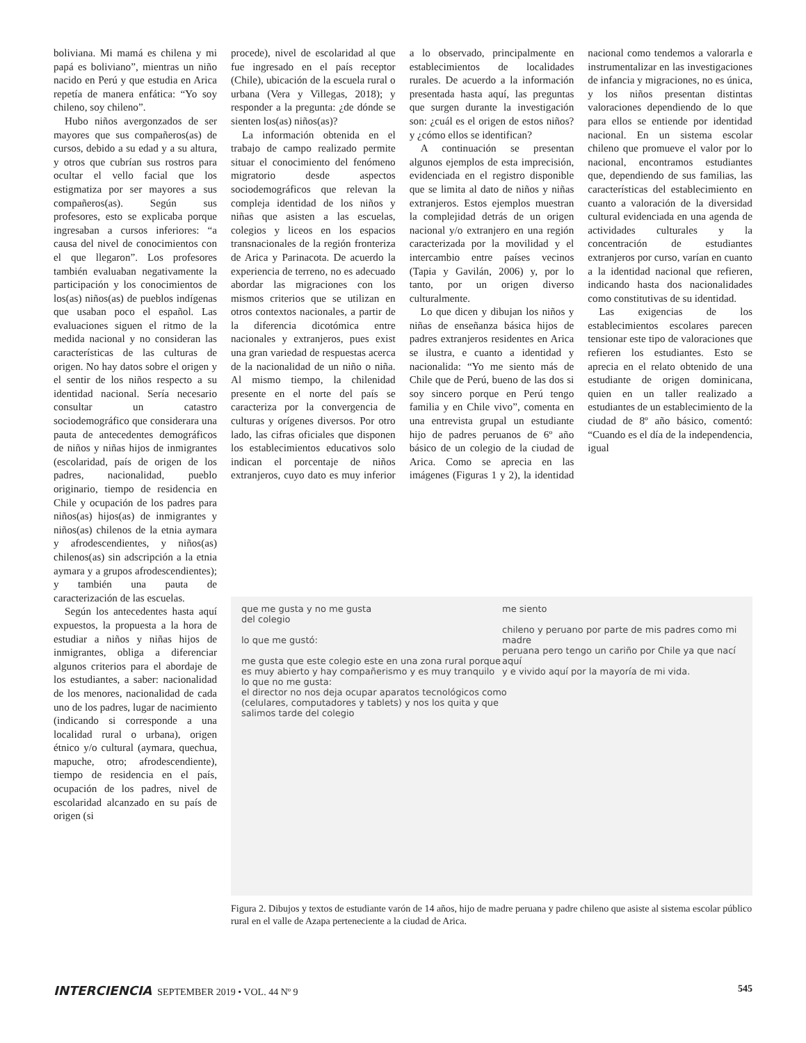boliviana. Mi mamá es chilena y mi papá es boliviano”, mientras un niño nacido en Perú y que estudia en Arica repetía de manera enfática: “Yo soy chileno, soy chileno”.
Hubo niños avergonzados de ser mayores que sus compañeros(as) de cursos, debido a su edad y a su altura, y otros que cubrían sus rostros para ocultar el vello facial que los estigmatiza por ser mayores a sus compañeros(as). Según sus profesores, esto se explicaba porque ingresaban a cursos inferiores: “a causa del nivel de conocimientos con el que llegaron”. Los profesores también evaluaban negativamente la participación y los conocimientos de los(as) niños(as) de pueblos indígenas que usaban poco el español. Las evaluaciones siguen el ritmo de la medida nacional y no consideran las características de las culturas de origen. No hay datos sobre el origen y el sentir de los niños respecto a su identidad nacional. Sería necesario consultar un catastro sociodemográfico que considerara una pauta de antecedentes demográficos de niños y niñas hijos de inmigrantes (escolaridad, país de origen de los padres, nacionalidad, pueblo originario, tiempo de residencia en Chile y ocupación de los padres para niños(as) hijos(as) de inmigrantes y niños(as) chilenos de la etnia aymara y afrodescendientes, y niños(as) chilenos(as) sin adscripción a la etnia aymara y a grupos afrodescendientes); y también una pauta de caracterización de las escuelas.
Según los antecedentes hasta aquí expuestos, la propuesta a la hora de estudiar a niños y niñas hijos de inmigrantes, obliga a diferenciar algunos criterios para el abordaje de los estudiantes, a saber: nacionalidad de los menores, nacionalidad de cada uno de los padres, lugar de nacimiento (indicando si corresponde a una localidad rural o urbana), origen étnico y/o cultural (aymara, quechua, mapuche, otro; afrodescendiente), tiempo de residencia en el país, ocupación de los padres, nivel de escolaridad alcanzado en su país de origen (si
procede), nivel de escolaridad al que fue ingresado en el país receptor (Chile), ubicación de la escuela rural o urbana (Vera y Villegas, 2018); y responder a la pregunta: ¿de dónde se sienten los(as) niños(as)?
La información obtenida en el trabajo de campo realizado permite situar el conocimiento del fenómeno migratorio desde aspectos sociodemográficos que relevan la compleja identidad de los niños y niñas que asisten a las escuelas, colegios y liceos en los espacios transnacionales de la región fronteriza de Arica y Parinacota. De acuerdo la experiencia de terreno, no es adecuado abordar las migraciones con los mismos criterios que se utilizan en otros contextos nacionales, a partir de la diferencia dicotómica entre nacionales y extranjeros, pues exist una gran variedad de respuestas acerca de la nacionalidad de un niño o niña. Al mismo tiempo, la chilenidad presente en el norte del país se caracteriza por la convergencia de culturas y orígenes diversos. Por otro lado, las cifras oficiales que disponen los establecimientos educativos solo indican el porcentaje de niños extranjeros, cuyo dato es muy inferior a lo observado, principalmente en establecimientos de localidades rurales. De acuerdo a la información presentada hasta aquí, las preguntas que surgen durante la investigación son: ¿cuál es el origen de estos niños? y ¿cómo ellos se identifican?
A continuación se presentan algunos ejemplos de esta imprecisión, evidenciada en el registro disponible que se limita al dato de niños y niñas extranjeros. Estos ejemplos muestran la complejidad detrás de un origen nacional y/o extranjero en una región caracterizada por la movilidad y el intercambio entre países vecinos (Tapia y Gavilán, 2006) y, por lo tanto, por un origen diverso culturalmente.
Lo que dicen y dibujan los niños y niñas de enseñanza básica hijos de padres extranjeros residentes en Arica se ilustra, e cuanto a identidad y nacionalida: “Yo me siento más de Chile que de Perú, bueno de las dos si soy sincero porque en Perú tengo familia y en Chile vivo”, comenta en una entrevista grupal un estudiante hijo de padres peruanos de 6º año básico de un colegio de la ciudad de Arica. Como se aprecia en las imágenes (Figuras 1 y 2), la identidad nacional como tendemos a valorarla e instrumentalizar en las investigaciones de infancia y migraciones, no es única, y los niños presentan distintas valoraciones dependiendo de lo que para ellos se entiende por identidad nacional. En un sistema escolar chileno que promueve el valor por lo nacional, encontramos estudiantes que, dependiendo de sus familias, las características del establecimiento en cuanto a valoración de la diversidad cultural evidenciada en una agenda de actividades culturales y la concentración de estudiantes extranjeros por curso, varían en cuanto a la identidad nacional que refieren, indicando hasta dos nacionalidades como constitutivas de su identidad.
Las exigencias de los establecimientos escolares parecen tensionar este tipo de valoraciones que refieren los estudiantes. Esto se aprecia en el relato obtenido de una estudiante de origen dominicana, quien en un taller realizado a estudiantes de un establecimiento de la ciudad de 8º año básico, comentó: “Cuando es el día de la independencia, igual
que me gusta y no me gusta
del colegio
lo que me gustó:
me gusta que este colegio este en una zona rural porque
es muy abierto y hay compañerismo y es muy tranquilo
lo que no me gusta:
el director no nos deja ocupar aparatos tecnológicos como
(celulares, computadores y tablets) y nos los quita y que
salimos tarde del colegio
me siento
chileno y peruano por parte de mis padres como mi madre
peruana pero tengo un cariño por Chile ya que nací aquí
y e vivido aquí por la mayoría de mi vida.
Figura 2. Dibujos y textos de estudiante varón de 14 años, hijo de madre peruana y padre chileno que asiste al sistema escolar público rural en el valle de Azapa perteneciente a la ciudad de Arica.
INTERCIENCIA SEPTEMBER 2019 • VOL. 44 Nº 9 545